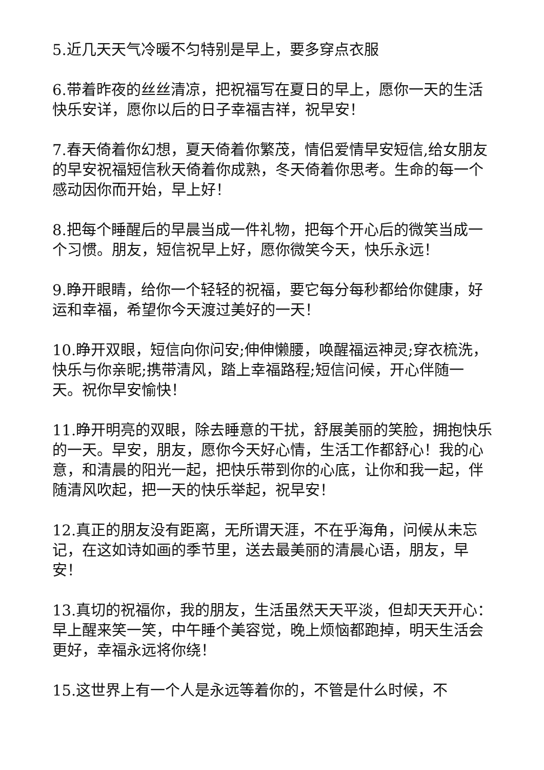5.近几天天气冷暖不匀特别是早上，要多穿点衣服
6.带着昨夜的丝丝清凉，把祝福写在夏日的早上，愿你一天的生活快乐安详，愿你以后的日子幸福吉祥，祝早安！
7.春天倚着你幻想，夏天倚着你繁茂，情侣爱情早安短信,给女朋友的早安祝福短信秋天倚着你成熟，冬天倚着你思考。生命的每一个感动因你而开始，早上好！
8.把每个睡醒后的早晨当成一件礼物，把每个开心后的微笑当成一个习惯。朋友，短信祝早上好，愿你微笑今天，快乐永远！
9.睁开眼睛，给你一个轻轻的祝福，要它每分每秒都给你健康，好运和幸福，希望你今天渡过美好的一天！
10.睁开双眼，短信向你问安;伸伸懒腰，唤醒福运神灵;穿衣梳洗，快乐与你亲昵;携带清风，踏上幸福路程;短信问候，开心伴随一天。祝你早安愉快！
11.睁开明亮的双眼，除去睡意的干扰，舒展美丽的笑脸，拥抱快乐的一天。早安，朋友，愿你今天好心情，生活工作都舒心！我的心意，和清晨的阳光一起，把快乐带到你的心底，让你和我一起，伴随清风吹起，把一天的快乐举起，祝早安！
12.真正的朋友没有距离，无所谓天涯，不在乎海角，问候从未忘记，在这如诗如画的季节里，送去最美丽的清晨心语，朋友，早安！
13.真切的祝福你，我的朋友，生活虽然天天平淡，但却天天开心：早上醒来笑一笑，中午睡个美容觉，晚上烦恼都跑掉，明天生活会更好，幸福永远将你绕！
15.这世界上有一个人是永远等着你的，不管是什么时候，不